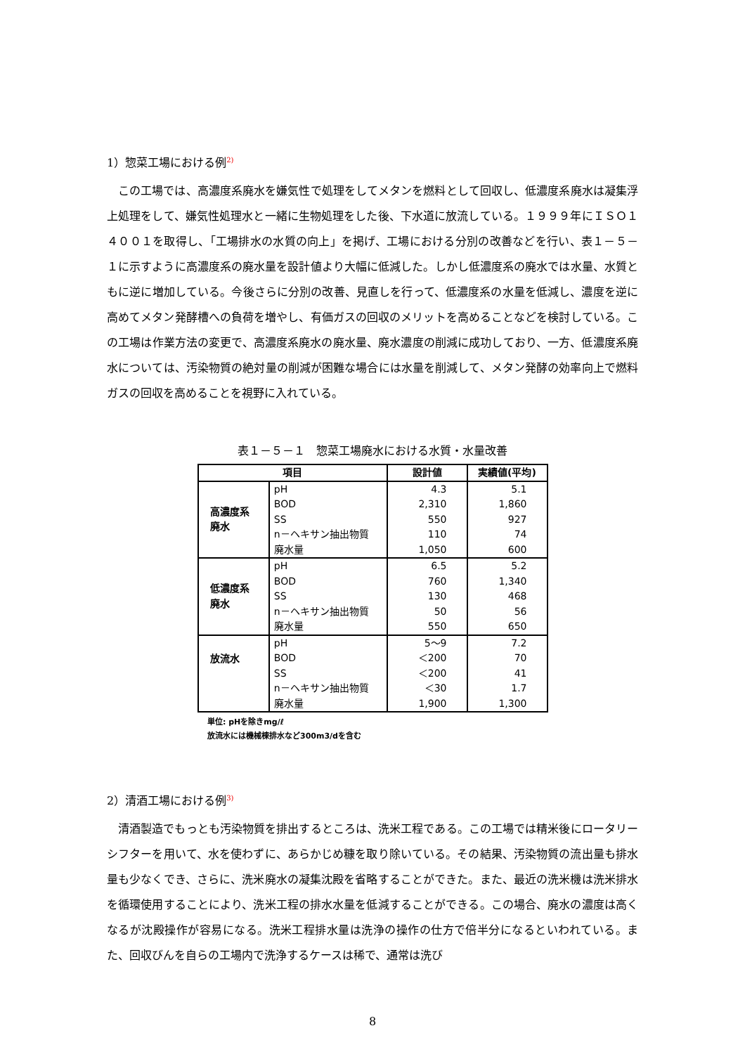1）惣菜工場における例<sup>2)</sup>
この工場では、高濃度系廃水を嫌気性で処理をしてメタンを燃料として回収し、低濃度系廃水は凝集浮上処理をして、嫌気性処理水と一緒に生物処理をした後、下水道に放流している。１９９９年にＩＳＯ１４００１を取得し、「工場排水の水質の向上」を掲げ、工場における分別の改善などを行い、表１－５－１に示すように高濃度系の廃水量を設計値より大幅に低減した。しかし低濃度系の廃水では水量、水質ともに逆に増加している。今後さらに分別の改善、見直しを行って、低濃度系の水量を低減し、濃度を逆に高めてメタン発酵槽への負荷を増やし、有価ガスの回収のメリットを高めることなどを検討している。この工場は作業方法の変更で、高濃度系廃水の廃水量、廃水濃度の削減に成功しており、一方、低濃度系廃水については、汚染物質の絶対量の削減が困難な場合には水量を削減して、メタン発酵の効率向上で燃料ガスの回収を高めることを視野に入れている。
表１－５－１　惣菜工場廃水における水質・水量改善
| 項目 | | 設計値 | 実績値(平均) |
| --- | --- | --- | --- |
| 高濃度系 廃水 | pH BOD SS n－ヘキサン抽出物質 廃水量 | 4.3 2,310 550 110 1,050 | 5.1 1,860 927 74 600 |
| 低濃度系 廃水 | pH BOD SS n－ヘキサン抽出物質 廃水量 | 6.5 760 130 50 550 | 5.2 1,340 468 56 650 |
| 放流水 | pH BOD SS n－ヘキサン抽出物質 廃水量 | 5～9 ＜200 ＜200 ＜30 1,900 | 7.2 70 41 1.7 1,300 |
単位: pHを除きmg/ℓ
放流水には機械棟排水など300m3/dを含む
2）清酒工場における例<sup>3)</sup>
清酒製造でもっとも汚染物質を排出するところは、洗米工程である。この工場では精米後にロータリーシフターを用いて、水を使わずに、あらかじめ糠を取り除いている。その結果、汚染物質の流出量も排水量も少なくでき、さらに、洗米廃水の凝集沈殿を省略することができた。また、最近の洗米機は洗米排水を循環使用することにより、洗米工程の排水水量を低減することができる。この場合、廃水の濃度は高くなるが沈殿操作が容易になる。洗米工程排水量は洗浄の操作の仕方で倍半分になるといわれている。また、回収びんを自らの工場内で洗浄するケースは稀で、通常は洗び
8